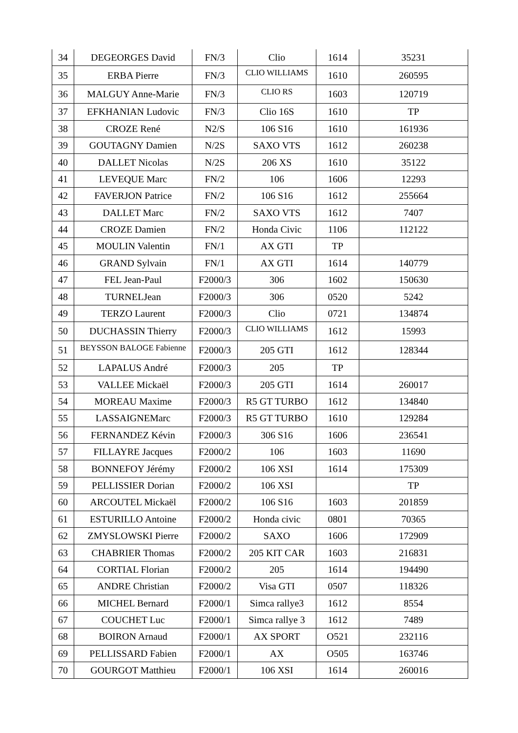| 34 | DEGEORGES David | FN/3 | Clio | 1614 | 35231 |
| 35 | ERBA Pierre | FN/3 | CLIO WILLIAMS | 1610 | 260595 |
| 36 | MALGUY Anne-Marie | FN/3 | CLIO RS | 1603 | 120719 |
| 37 | EFKHANIAN Ludovic | FN/3 | Clio 16S | 1610 | TP |
| 38 | CROZE René | N2/S | 106 S16 | 1610 | 161936 |
| 39 | GOUTAGNY Damien | N/2S | SAXO VTS | 1612 | 260238 |
| 40 | DALLET Nicolas | N/2S | 206 XS | 1610 | 35122 |
| 41 | LEVEQUE Marc | FN/2 | 106 | 1606 | 12293 |
| 42 | FAVERJON Patrice | FN/2 | 106 S16 | 1612 | 255664 |
| 43 | DALLET Marc | FN/2 | SAXO VTS | 1612 | 7407 |
| 44 | CROZE Damien | FN/2 | Honda Civic | 1106 | 112122 |
| 45 | MOULIN Valentin | FN/1 | AX GTI | TP | |
| 46 | GRAND Sylvain | FN/1 | AX GTI | 1614 | 140779 |
| 47 | FEL Jean-Paul | F2000/3 | 306 | 1602 | 150630 |
| 48 | TURNELJean | F2000/3 | 306 | 0520 | 5242 |
| 49 | TERZO Laurent | F2000/3 | Clio | 0721 | 134874 |
| 50 | DUCHASSIN Thierry | F2000/3 | CLIO WILLIAMS | 1612 | 15993 |
| 51 | BEYSSON BALOGE Fabienne | F2000/3 | 205 GTI | 1612 | 128344 |
| 52 | LAPALUS André | F2000/3 | 205 | TP | |
| 53 | VALLEE Mickaël | F2000/3 | 205 GTI | 1614 | 260017 |
| 54 | MOREAU Maxime | F2000/3 | R5 GT TURBO | 1612 | 134840 |
| 55 | LASSAIGNEMarc | F2000/3 | R5 GT TURBO | 1610 | 129284 |
| 56 | FERNANDEZ Kévin | F2000/3 | 306 S16 | 1606 | 236541 |
| 57 | FILLAYRE Jacques | F2000/2 | 106 | 1603 | 11690 |
| 58 | BONNEFOY Jérémy | F2000/2 | 106 XSI | 1614 | 175309 |
| 59 | PELLISSIER Dorian | F2000/2 | 106 XSI | | TP |
| 60 | ARCOUTEL Mickaël | F2000/2 | 106 S16 | 1603 | 201859 |
| 61 | ESTURILLO Antoine | F2000/2 | Honda civic | 0801 | 70365 |
| 62 | ZMYSLOWSKI Pierre | F2000/2 | SAXO | 1606 | 172909 |
| 63 | CHABRIER Thomas | F2000/2 | 205 KIT CAR | 1603 | 216831 |
| 64 | CORTIAL Florian | F2000/2 | 205 | 1614 | 194490 |
| 65 | ANDRE Christian | F2000/2 | Visa GTI | 0507 | 118326 |
| 66 | MICHEL Bernard | F2000/1 | Simca rallye3 | 1612 | 8554 |
| 67 | COUCHET Luc | F2000/1 | Simca rallye 3 | 1612 | 7489 |
| 68 | BOIRON Arnaud | F2000/1 | AX SPORT | O521 | 232116 |
| 69 | PELLISSARD Fabien | F2000/1 | AX | O505 | 163746 |
| 70 | GOURGOT Matthieu | F2000/1 | 106 XSI | 1614 | 260016 |